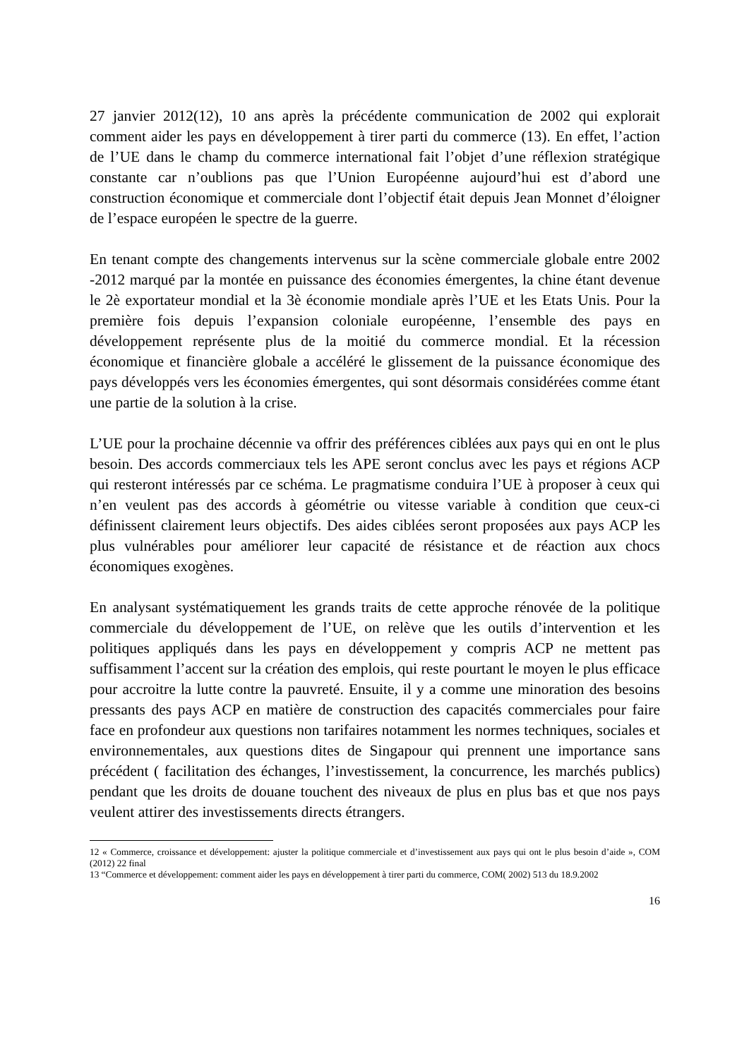27 janvier 2012(12), 10 ans après la précédente communication de 2002 qui explorait comment aider les pays en développement à tirer parti du commerce (13). En effet, l’action de l’UE dans le champ du commerce international fait l’objet d’une réflexion stratégique constante car n’oublions pas que l’Union Européenne aujourd’hui est d’abord une construction économique et commerciale dont l’objectif était depuis Jean Monnet d’éloigner de l’espace européen le spectre de la guerre.
En tenant compte des changements intervenus sur la scène commerciale globale entre 2002 -2012 marqué par la montée en puissance des économies émergentes, la chine étant devenue le 2è exportateur mondial et la 3è économie mondiale après l’UE et les Etats Unis. Pour la première fois depuis l’expansion coloniale européenne, l’ensemble des pays en développement représente plus de la moitié du commerce mondial. Et la récession économique et financière globale a accéléré le glissement de la puissance économique des pays développés vers les économies émergentes, qui sont désormais considérées comme étant une partie de la solution à la crise.
L’UE pour la prochaine décennie va offrir des préférences ciblées aux pays qui en ont le plus besoin. Des accords commerciaux tels les APE seront conclus avec les pays et régions ACP qui resteront intéressés par ce schéma. Le pragmatisme conduira l’UE à proposer à ceux qui n’en veulent pas des accords à géométrie ou vitesse variable à condition que ceux-ci définissent clairement leurs objectifs. Des aides ciblées seront proposées aux pays ACP les plus vulnérables pour améliorer leur capacité de résistance et de réaction aux chocs économiques exogènes.
En analysant systématiquement les grands traits de cette approche rénovée de la politique commerciale du développement de l’UE, on relève que les outils d’intervention et les politiques appliqués dans les pays en développement y compris ACP ne mettent pas suffisamment l’accent sur la création des emplois, qui reste pourtant le moyen le plus efficace pour accroitre la lutte contre la pauvreté. Ensuite, il y a comme une minoration des besoins pressants des pays ACP en matière de construction des capacités commerciales pour faire face en profondeur aux questions non tarifaires notamment les normes techniques, sociales et environnementales, aux questions dites de Singapour qui prennent une importance sans précédent ( facilitation des échanges, l’investissement, la concurrence, les marchés publics) pendant que les droits de douane touchent des niveaux de plus en plus bas et que nos pays veulent attirer des investissements directs étrangers.
12 « Commerce, croissance et développement: ajuster la politique commerciale et d’investissement aux pays qui ont le plus besoin d’aide », COM (2012) 22 final
13 “Commerce et développement: comment aider les pays en développement à tirer parti du commerce, COM( 2002) 513 du 18.9.2002
16